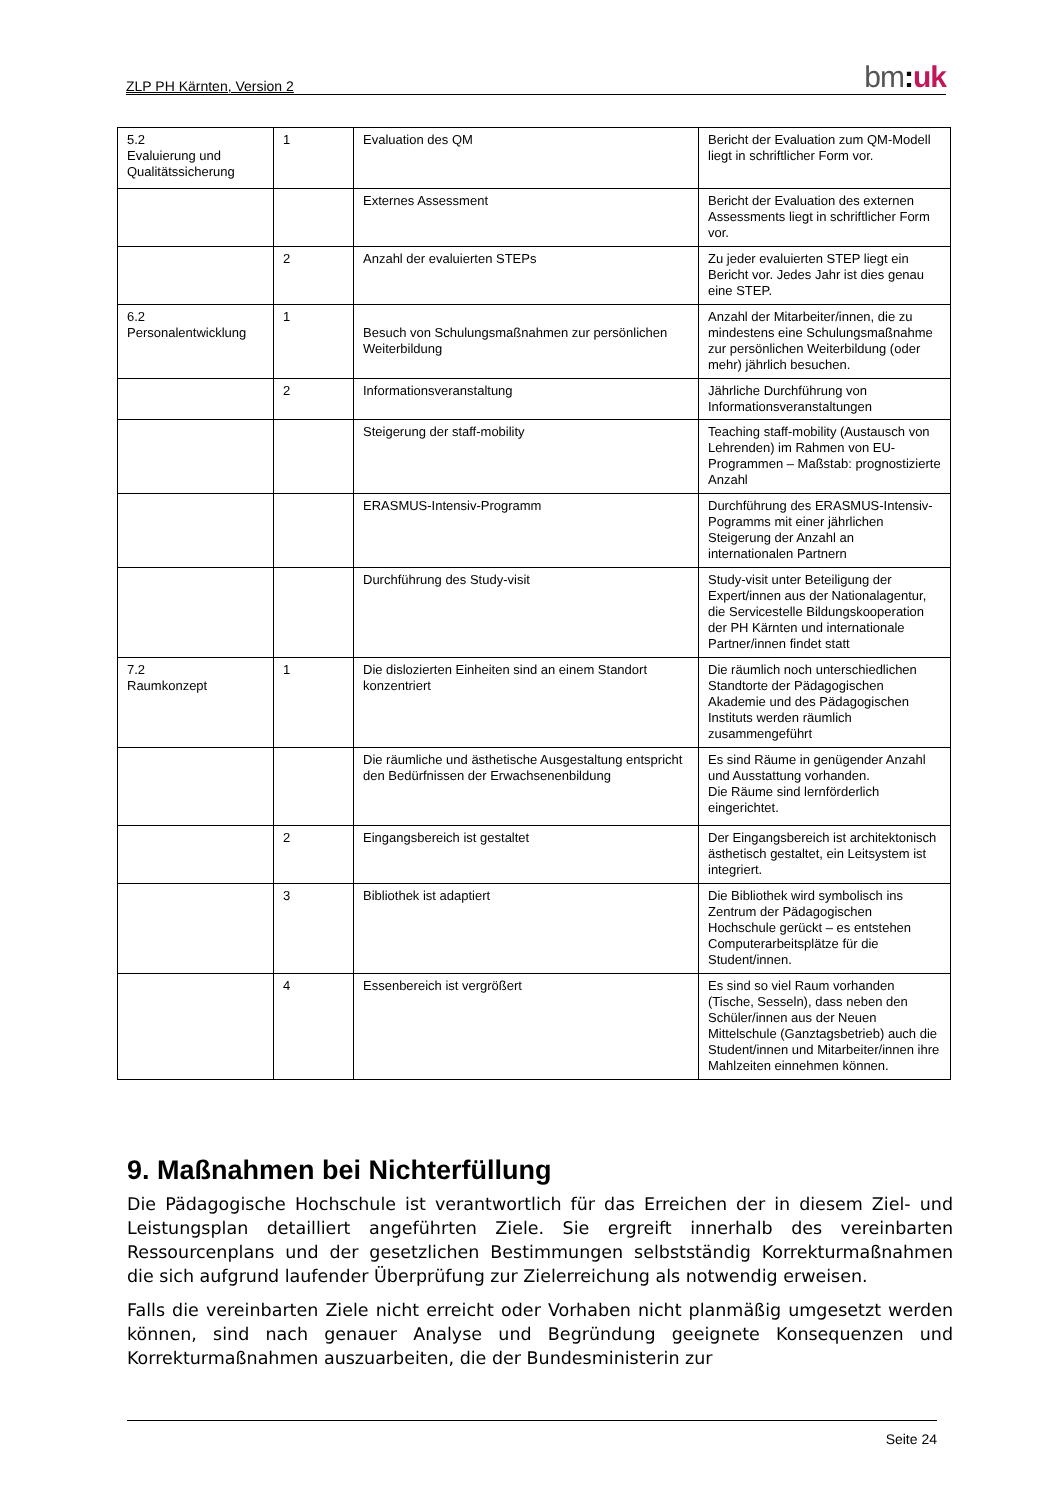ZLP PH Kärnten, Version 2
bm: uk
| 5.2 Evaluierung und Qualitätssicherung | 1 | Evaluation des QM | Bericht der Evaluation zum QM-Modell liegt in schriftlicher Form vor. |
| | | Externes Assessment | Bericht der Evaluation des externen Assessments liegt in schriftlicher Form vor. |
| | 2 | Anzahl der evaluierten STEPs | Zu jeder evaluierten STEP liegt ein Bericht vor. Jedes Jahr ist dies genau eine STEP. |
| 6.2 Personalentwicklung | 1 | Besuch von Schulungsmaßnahmen zur persönlichen Weiterbildung | Anzahl der Mitarbeiter/innen, die zu mindestens eine Schulungsmaßnahme zur persönlichen Weiterbildung (oder mehr) jährlich besuchen. |
| | 2 | Informationsveranstaltung | Jährliche Durchführung von Informationsveranstaltungen |
| | | Steigerung der staff-mobility | Teaching staff-mobility (Austausch von Lehrenden) im Rahmen von EU-Programmen – Maßstab: prognostizierte Anzahl |
| | | ERASMUS-Intensiv-Programm | Durchführung des ERASMUS-Intensiv-Pogramms mit einer jährlichen Steigerung der Anzahl an internationalen Partnern |
| | | Durchführung des Study-visit | Study-visit unter Beteiligung der Expert/innen aus der Nationalagentur, die Servicestelle Bildungskooperation der PH Kärnten und internationale Partner/innen findet statt |
| 7.2 Raumkonzept | 1 | Die dislozierten Einheiten sind an einem Standort konzentriert | Die räumlich noch unterschiedlichen Standtorte der Pädagogischen Akademie und des Pädagogischen Instituts werden räumlich zusammengeführt |
| | | Die räumliche und ästhetische Ausgestaltung entspricht den Bedürfnissen der Erwachsenenbildung | Es sind Räume in genügender Anzahl und Ausstattung vorhanden. Die Räume sind lernförderlich eingerichtet. |
| | 2 | Eingangsbereich ist gestaltet | Der Eingangsbereich ist architektonisch ästhetisch gestaltet, ein Leitsystem ist integriert. |
| | 3 | Bibliothek ist adaptiert | Die Bibliothek wird symbolisch ins Zentrum der Pädagogischen Hochschule gerückt – es entstehen Computerarbeitsplätze für die Student/innen. |
| | 4 | Essenbereich ist vergrößert | Es sind so viel Raum vorhanden (Tische, Sesseln), dass neben den Schüler/innen aus der Neuen Mittelschule (Ganztagsbetrieb) auch die Student/innen und Mitarbeiter/innen ihre Mahlzeiten einnehmen können. |
9. Maßnahmen bei Nichterfüllung
Die Pädagogische Hochschule ist verantwortlich für das Erreichen der in diesem Ziel- und Leistungsplan detailliert angeführten Ziele. Sie ergreift innerhalb des vereinbarten Ressourcenplans und der gesetzlichen Bestimmungen selbstständig Korrekturmaßnahmen die sich aufgrund laufender Überprüfung zur Zielerreichung als notwendig erweisen.
Falls die vereinbarten Ziele nicht erreicht oder Vorhaben nicht planmäßig umgesetzt werden können, sind nach genauer Analyse und Begründung geeignete Konsequenzen und Korrekturmaßnahmen auszuarbeiten, die der Bundesministerin zur
Seite 24